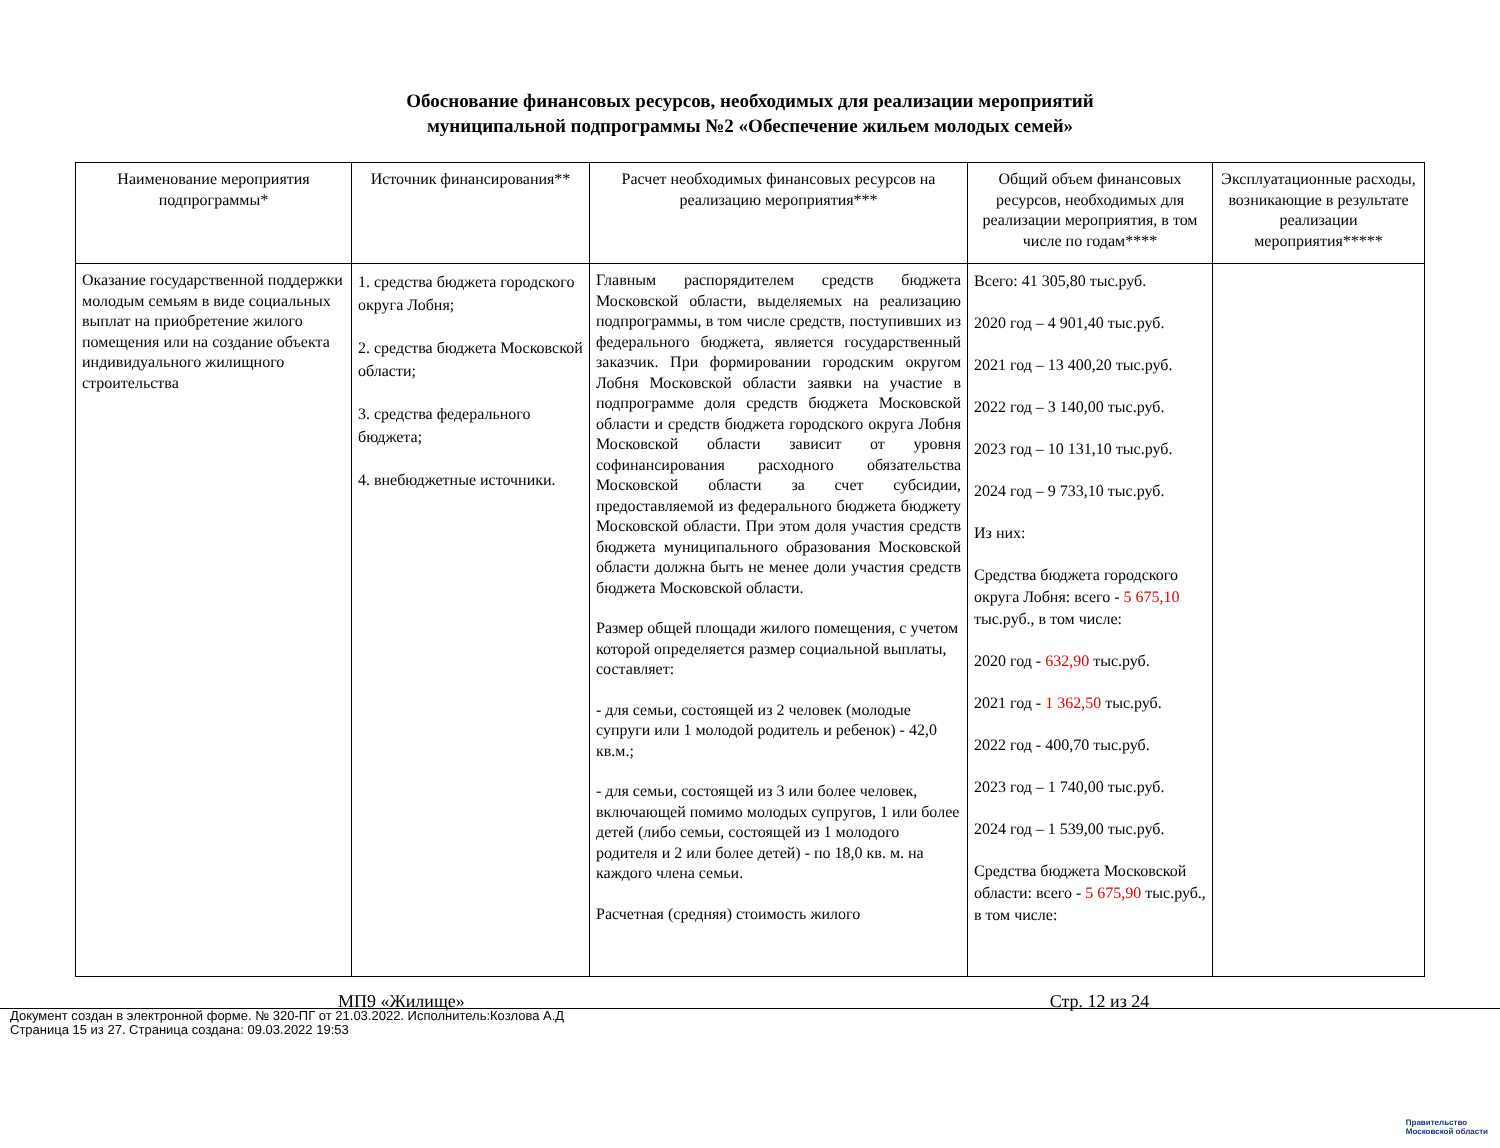Обоснование финансовых ресурсов, необходимых для реализации мероприятий
муниципальной подпрограммы №2 «Обеспечение жильем молодых семей»
| Наименование мероприятия подпрограммы* | Источник финансирования** | Расчет необходимых финансовых ресурсов на реализацию мероприятия*** | Общий объем финансовых ресурсов, необходимых для реализации мероприятия, в том числе по годам**** | Эксплуатационные расходы, возникающие в результате реализации мероприятия***** |
| --- | --- | --- | --- | --- |
| Оказание государственной поддержки молодым семьям в виде социальных выплат на приобретение жилого помещения или на создание объекта индивидуального жилищного строительства | 1. средства бюджета городского округа Лобня; 2. средства бюджета Московской области; 3. средства федерального бюджета; 4. внебюджетные источники. | Главным распорядителем средств бюджета Московской области, выделяемых на реализацию подпрограммы, в том числе средств, поступивших из федерального бюджета, является государственный заказчик. При формировании городским округом Лобня Московской области заявки на участие в подпрограмме доля средств бюджета Московской области и средств бюджета городского округа Лобня Московской области зависит от уровня софинансирования расходного обязательства Московской области за счет субсидии, предоставляемой из федерального бюджета бюджету Московской области. При этом доля участия средств бюджета муниципального образования Московской области должна быть не менее доли участия средств бюджета Московской области. Размер общей площади жилого помещения, с учетом которой определяется размер социальной выплаты, составляет: - для семьи, состоящей из 2 человек (молодые супруги или 1 молодой родитель и ребенок) - 42,0 кв.м.; - для семьи, состоящей из 3 или более человек, включающей помимо молодых супругов, 1 или более детей (либо семьи, состоящей из 1 молодого родителя и 2 или более детей) - по 18,0 кв. м. на каждого члена семьи. Расчетная (средняя) стоимость жилого | Всего: 41 305,80 тыс.руб. 2020 год – 4 901,40 тыс.руб. 2021 год – 13 400,20 тыс.руб. 2022 год – 3 140,00 тыс.руб. 2023 год – 10 131,10 тыс.руб. 2024 год – 9 733,10 тыс.руб. Из них: Средства бюджета городского округа Лобня: всего - 5 675,10 тыс.руб., в том числе: 2020 год - 632,90 тыс.руб. 2021 год - 1 362,50 тыс.руб. 2022 год - 400,70 тыс.руб. 2023 год – 1 740,00 тыс.руб. 2024 год – 1 539,00 тыс.руб. Средства бюджета Московской области: всего - 5 675,90 тыс.руб., в том числе: | |
МП9 «Жилище» Стр. 12 из 24
Документ создан в электронной форме. № 320-ПГ от 21.03.2022. Исполнитель:Козлова А.Д
Страница 15 из 27. Страница создана: 09.03.2022 19:53
Правительство
Московской области